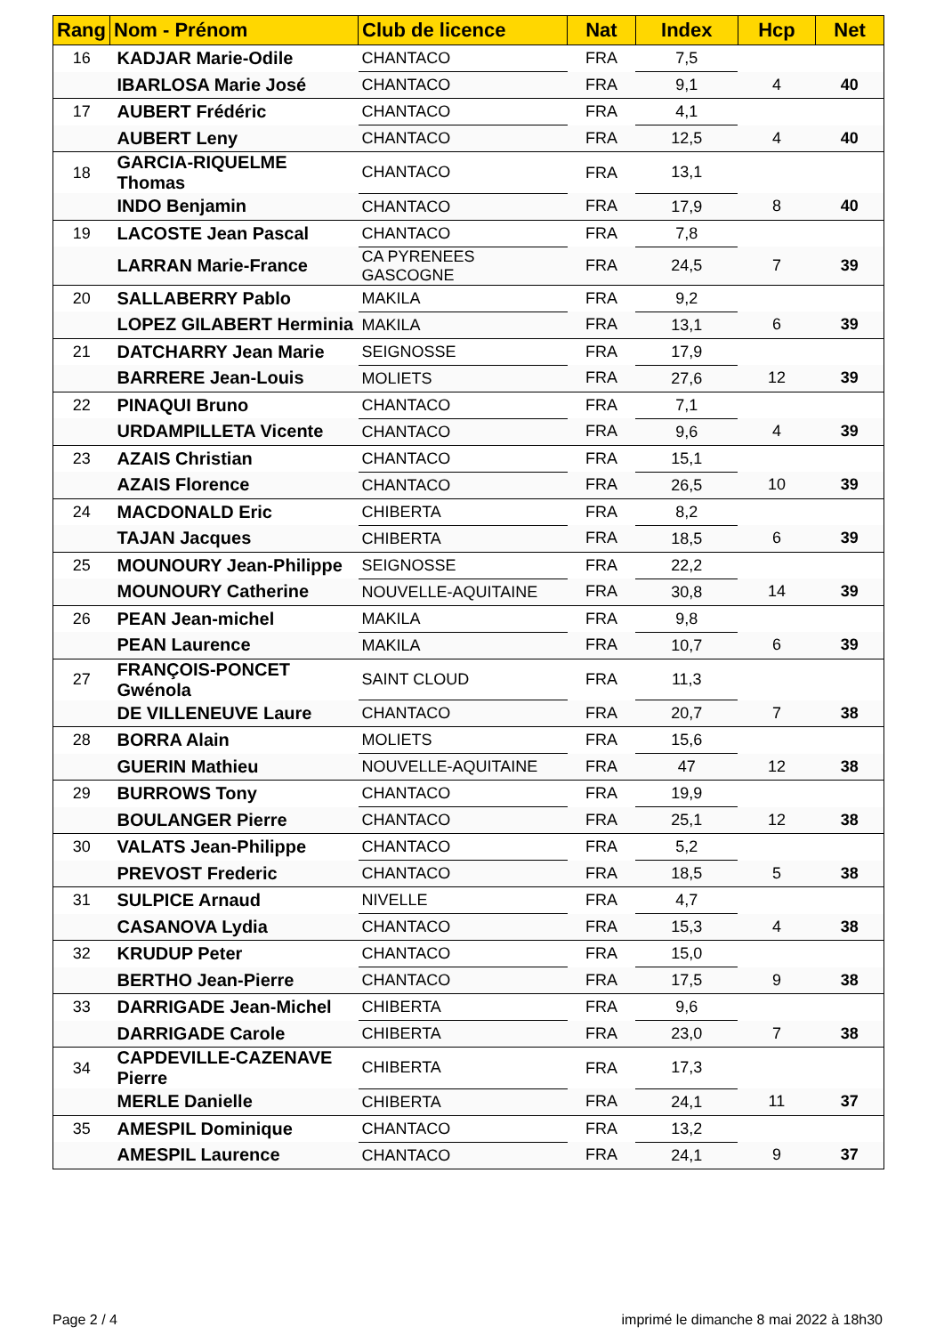| Rang | Nom - Prénom | Club de licence | Nat | Index | Hcp | Net |
| --- | --- | --- | --- | --- | --- | --- |
| 16 | KADJAR Marie-Odile | CHANTACO | FRA | 7,5 | | |
| | IBARLOSA Marie José | CHANTACO | FRA | 9,1 | 4 | 40 |
| 17 | AUBERT Frédéric | CHANTACO | FRA | 4,1 | | |
| | AUBERT Leny | CHANTACO | FRA | 12,5 | 4 | 40 |
| 18 | GARCIA-RIQUELME Thomas | CHANTACO | FRA | 13,1 | | |
| | INDO Benjamin | CHANTACO | FRA | 17,9 | 8 | 40 |
| 19 | LACOSTE Jean Pascal | CHANTACO | FRA | 7,8 | | |
| | LARRAN Marie-France | CA PYRENEES GASCOGNE | FRA | 24,5 | 7 | 39 |
| 20 | SALLABERRY Pablo | MAKILA | FRA | 9,2 | | |
| | LOPEZ GILABERT Herminia | MAKILA | FRA | 13,1 | 6 | 39 |
| 21 | DATCHARRY Jean Marie | SEIGNOSSE | FRA | 17,9 | | |
| | BARRERE Jean-Louis | MOLIETS | FRA | 27,6 | 12 | 39 |
| 22 | PINAQUI Bruno | CHANTACO | FRA | 7,1 | | |
| | URDAMPILLETA Vicente | CHANTACO | FRA | 9,6 | 4 | 39 |
| 23 | AZAIS Christian | CHANTACO | FRA | 15,1 | | |
| | AZAIS Florence | CHANTACO | FRA | 26,5 | 10 | 39 |
| 24 | MACDONALD Eric | CHIBERTA | FRA | 8,2 | | |
| | TAJAN Jacques | CHIBERTA | FRA | 18,5 | 6 | 39 |
| 25 | MOUNOURY Jean-Philippe | SEIGNOSSE | FRA | 22,2 | | |
| | MOUNOURY Catherine | NOUVELLE-AQUITAINE | FRA | 30,8 | 14 | 39 |
| 26 | PEAN Jean-michel | MAKILA | FRA | 9,8 | | |
| | PEAN Laurence | MAKILA | FRA | 10,7 | 6 | 39 |
| 27 | FRANÇOIS-PONCET Gwénola | SAINT CLOUD | FRA | 11,3 | | |
| | DE VILLENEUVE Laure | CHANTACO | FRA | 20,7 | 7 | 38 |
| 28 | BORRA Alain | MOLIETS | FRA | 15,6 | | |
| | GUERIN Mathieu | NOUVELLE-AQUITAINE | FRA | 47 | 12 | 38 |
| 29 | BURROWS Tony | CHANTACO | FRA | 19,9 | | |
| | BOULANGER Pierre | CHANTACO | FRA | 25,1 | 12 | 38 |
| 30 | VALATS Jean-Philippe | CHANTACO | FRA | 5,2 | | |
| | PREVOST Frederic | CHANTACO | FRA | 18,5 | 5 | 38 |
| 31 | SULPICE Arnaud | NIVELLE | FRA | 4,7 | | |
| | CASANOVA Lydia | CHANTACO | FRA | 15,3 | 4 | 38 |
| 32 | KRUDUP Peter | CHANTACO | FRA | 15,0 | | |
| | BERTHO Jean-Pierre | CHANTACO | FRA | 17,5 | 9 | 38 |
| 33 | DARRIGADE Jean-Michel | CHIBERTA | FRA | 9,6 | | |
| | DARRIGADE Carole | CHIBERTA | FRA | 23,0 | 7 | 38 |
| 34 | CAPDEVILLE-CAZENAVE Pierre | CHIBERTA | FRA | 17,3 | | |
| | MERLE Danielle | CHIBERTA | FRA | 24,1 | 11 | 37 |
| 35 | AMESPIL Dominique | CHANTACO | FRA | 13,2 | | |
| | AMESPIL Laurence | CHANTACO | FRA | 24,1 | 9 | 37 |
Page 2 / 4
imprimé le dimanche 8 mai 2022 à 18h30